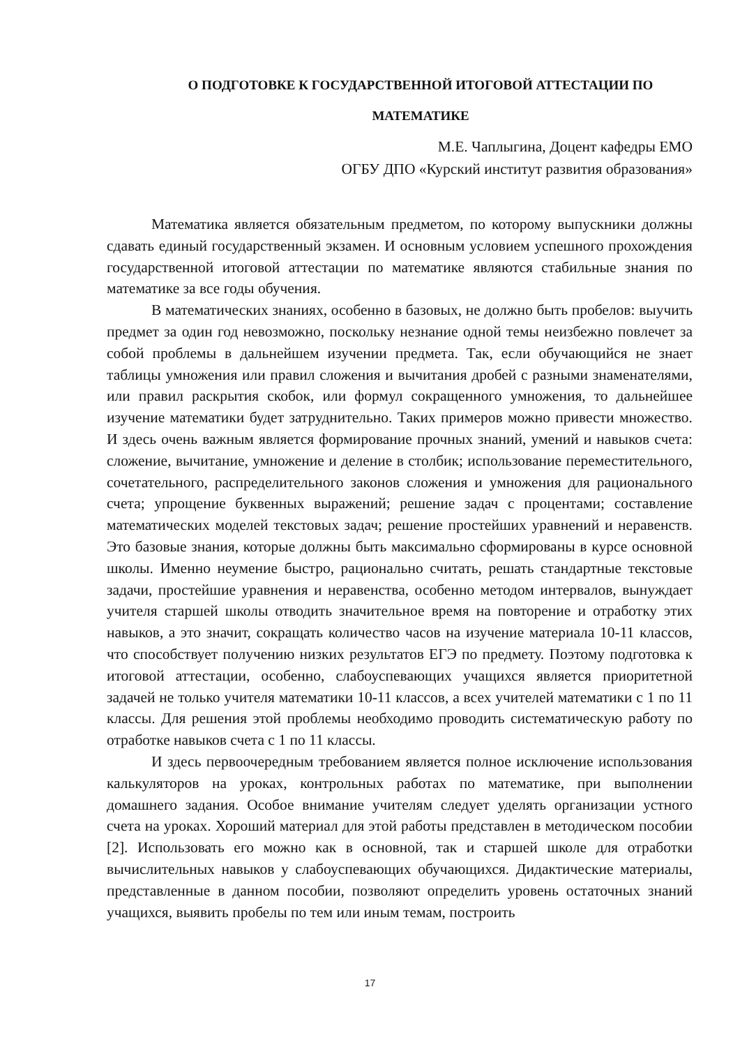О ПОДГОТОВКЕ К ГОСУДАРСТВЕННОЙ ИТОГОВОЙ АТТЕСТАЦИИ ПО МАТЕМАТИКЕ
М.Е. Чаплыгина, Доцент кафедры ЕМО
ОГБУ ДПО «Курский институт развития образования»
Математика является обязательным предметом, по которому выпускники должны сдавать единый государственный экзамен. И основным условием успешного прохождения государственной итоговой аттестации по математике являются стабильные знания по математике за все годы обучения.
В математических знаниях, особенно в базовых, не должно быть пробелов: выучить предмет за один год невозможно, поскольку незнание одной темы неизбежно повлечет за собой проблемы в дальнейшем изучении предмета. Так, если обучающийся не знает таблицы умножения или правил сложения и вычитания дробей с разными знаменателями, или правил раскрытия скобок, или формул сокращенного умножения, то дальнейшее изучение математики будет затруднительно. Таких примеров можно привести множество. И здесь очень важным является формирование прочных знаний, умений и навыков счета: сложение, вычитание, умножение и деление в столбик; использование переместительного, сочетательного, распределительного законов сложения и умножения для рационального счета; упрощение буквенных выражений; решение задач с процентами; составление математических моделей текстовых задач; решение простейших уравнений и неравенств. Это базовые знания, которые должны быть максимально сформированы в курсе основной школы. Именно неумение быстро, рационально считать, решать стандартные текстовые задачи, простейшие уравнения и неравенства, особенно методом интервалов, вынуждает учителя старшей школы отводить значительное время на повторение и отработку этих навыков, а это значит, сокращать количество часов на изучение материала 10-11 классов, что способствует получению низких результатов ЕГЭ по предмету. Поэтому подготовка к итоговой аттестации, особенно, слабоуспевающих учащихся является приоритетной задачей не только учителя математики 10-11 классов, а всех учителей математики с 1 по 11 классы. Для решения этой проблемы необходимо проводить систематическую работу по отработке навыков счета с 1 по 11 классы.
И здесь первоочередным требованием является полное исключение использования калькуляторов на уроках, контрольных работах по математике, при выполнении домашнего задания. Особое внимание учителям следует уделять организации устного счета на уроках. Хороший материал для этой работы представлен в методическом пособии [2]. Использовать его можно как в основной, так и старшей школе для отработки вычислительных навыков у слабоуспевающих обучающихся. Дидактические материалы, представленные в данном пособии, позволяют определить уровень остаточных знаний учащихся, выявить пробелы по тем или иным темам, построить
17